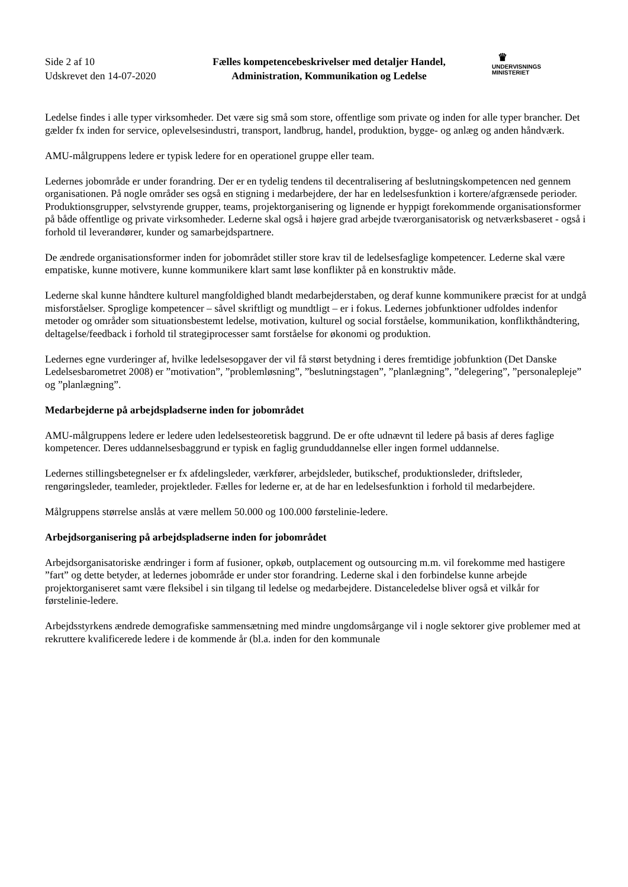Side 2 af 10
Udskrevet den 14-07-2020
Fælles kompetencebeskrivelser med detaljer Handel, Administration, Kommunikation og Ledelse
♛
UNDERVISNINGS
MINISTERIET
Ledelse findes i alle typer virksomheder. Det være sig små som store, offentlige som private og inden for alle typer brancher. Det gælder fx inden for service, oplevelsesindustri, transport, landbrug, handel, produktion, bygge- og anlæg og anden håndværk.
AMU-målgruppens ledere er typisk ledere for en operationel gruppe eller team.
Ledernes jobområde er under forandring. Der er en tydelig tendens til decentralisering af beslutningskompetencen ned gennem organisationen. På nogle områder ses også en stigning i medarbejdere, der har en ledelsesfunktion i kortere/afgrænsede perioder. Produktionsgrupper, selvstyrende grupper, teams, projektorganisering og lignende er hyppigt forekommende organisationsformer på både offentlige og private virksomheder. Lederne skal også i højere grad arbejde tværorganisatorisk og netværksbaseret - også i forhold til leverandører, kunder og samarbejdspartnere.
De ændrede organisationsformer inden for jobområdet stiller store krav til de ledelsesfaglige kompetencer. Lederne skal være empatiske, kunne motivere, kunne kommunikere klart samt løse konflikter på en konstruktiv måde.
Lederne skal kunne håndtere kulturel mangfoldighed blandt medarbejderstaben, og deraf kunne kommunikere præcist for at undgå misforståelser. Sproglige kompetencer – såvel skriftligt og mundtligt – er i fokus. Ledernes jobfunktioner udfoldes indenfor metoder og områder som situationsbestemt ledelse, motivation, kulturel og social forståelse, kommunikation, konflikthåndtering, deltagelse/feedback i forhold til strategiprocesser samt forståelse for økonomi og produktion.
Ledernes egne vurderinger af, hvilke ledelsesopgaver der vil få størst betydning i deres fremtidige jobfunktion (Det Danske Ledelsesbarometret 2008) er ”motivation”, ”problemløsning”, ”beslutningstagen”, ”planlægning”, ”delegering”, ”personalepleje” og ”planlægning”.
Medarbejderne på arbejdspladserne inden for jobområdet
AMU-målgruppens ledere er ledere uden ledelsesteoretisk baggrund. De er ofte udnævnt til ledere på basis af deres faglige kompetencer. Deres uddannelsesbaggrund er typisk en faglig grunduddannelse eller ingen formel uddannelse.
Ledernes stillingsbetegnelser er fx afdelingsleder, værkfører, arbejdsleder, butikschef, produktionsleder, driftsleder, rengøringsleder, teamleder, projektleder. Fælles for lederne er, at de har en ledelsesfunktion i forhold til medarbejdere.
Målgruppens størrelse anslås at være mellem 50.000 og 100.000 førstelinie-ledere.
Arbejdsorganisering på arbejdspladserne inden for jobområdet
Arbejdsorganisatoriske ændringer i form af fusioner, opkøb, outplacement og outsourcing m.m. vil forekomme med hastigere ”fart” og dette betyder, at ledernes jobområde er under stor forandring. Lederne skal i den forbindelse kunne arbejde projektorganiseret samt være fleksibel i sin tilgang til ledelse og medarbejdere. Distanceledelse bliver også et vilkår for førstelinie-ledere.
Arbejdsstyrkens ændrede demografiske sammensætning med mindre ungdomsårgange vil i nogle sektorer give problemer med at rekruttere kvalificerede ledere i de kommende år (bl.a. inden for den kommunale